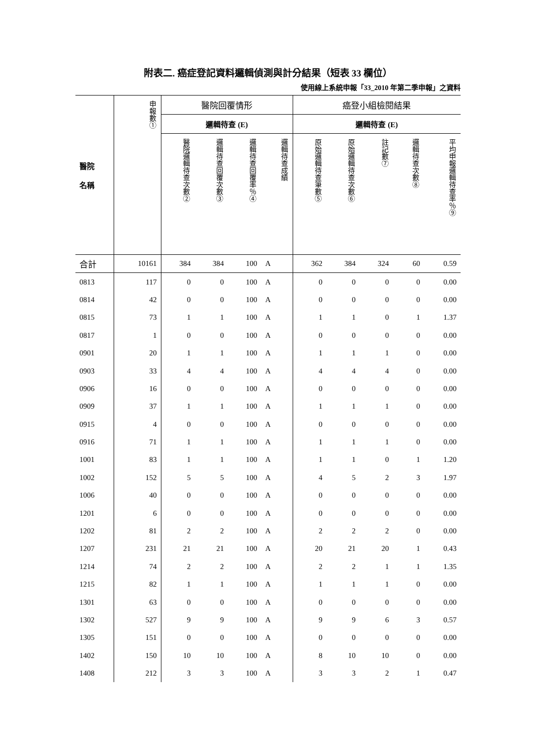附表二. 癌症登記資料邏輯偵測與計分結果（短表 33 欄位）
使用線上系統申報「33_2010 年第二季申報」之資料
| 醫院 名稱 | 申報數① | 醫院回覆情形 | | | | 癌登小組檢閱結果 | | | | |
| --- | --- | --- | --- | --- | --- | --- | --- | --- | --- | --- |
| | | 邏輯待查 (E) | | | | 邏輯待查 (E) | | | | |
| | | 醫院邏輯待查次數② | 邏輯待查回覆次數③ | 邏輯待查回覆率％④ | 邏輯待查成績 | 原始邏輯待查筆數⑤ | 原始邏輯待查次數⑥ | 註記數⑦ | 邏輯待查次數⑧ | 平均申報邏輯待查率％⑨ |
| 合計 | 10161 | 384 | 384 | 100 | A | 362 | 384 | 324 | 60 | 0.59 |
| 0813 | 117 | 0 | 0 | 100 | A | 0 | 0 | 0 | 0 | 0.00 |
| 0814 | 42 | 0 | 0 | 100 | A | 0 | 0 | 0 | 0 | 0.00 |
| 0815 | 73 | 1 | 1 | 100 | A | 1 | 1 | 0 | 1 | 1.37 |
| 0817 | 1 | 0 | 0 | 100 | A | 0 | 0 | 0 | 0 | 0.00 |
| 0901 | 20 | 1 | 1 | 100 | A | 1 | 1 | 1 | 0 | 0.00 |
| 0903 | 33 | 4 | 4 | 100 | A | 4 | 4 | 4 | 0 | 0.00 |
| 0906 | 16 | 0 | 0 | 100 | A | 0 | 0 | 0 | 0 | 0.00 |
| 0909 | 37 | 1 | 1 | 100 | A | 1 | 1 | 1 | 0 | 0.00 |
| 0915 | 4 | 0 | 0 | 100 | A | 0 | 0 | 0 | 0 | 0.00 |
| 0916 | 71 | 1 | 1 | 100 | A | 1 | 1 | 1 | 0 | 0.00 |
| 1001 | 83 | 1 | 1 | 100 | A | 1 | 1 | 0 | 1 | 1.20 |
| 1002 | 152 | 5 | 5 | 100 | A | 4 | 5 | 2 | 3 | 1.97 |
| 1006 | 40 | 0 | 0 | 100 | A | 0 | 0 | 0 | 0 | 0.00 |
| 1201 | 6 | 0 | 0 | 100 | A | 0 | 0 | 0 | 0 | 0.00 |
| 1202 | 81 | 2 | 2 | 100 | A | 2 | 2 | 2 | 0 | 0.00 |
| 1207 | 231 | 21 | 21 | 100 | A | 20 | 21 | 20 | 1 | 0.43 |
| 1214 | 74 | 2 | 2 | 100 | A | 2 | 2 | 1 | 1 | 1.35 |
| 1215 | 82 | 1 | 1 | 100 | A | 1 | 1 | 1 | 0 | 0.00 |
| 1301 | 63 | 0 | 0 | 100 | A | 0 | 0 | 0 | 0 | 0.00 |
| 1302 | 527 | 9 | 9 | 100 | A | 9 | 9 | 6 | 3 | 0.57 |
| 1305 | 151 | 0 | 0 | 100 | A | 0 | 0 | 0 | 0 | 0.00 |
| 1402 | 150 | 10 | 10 | 100 | A | 8 | 10 | 10 | 0 | 0.00 |
| 1408 | 212 | 3 | 3 | 100 | A | 3 | 3 | 2 | 1 | 0.47 |